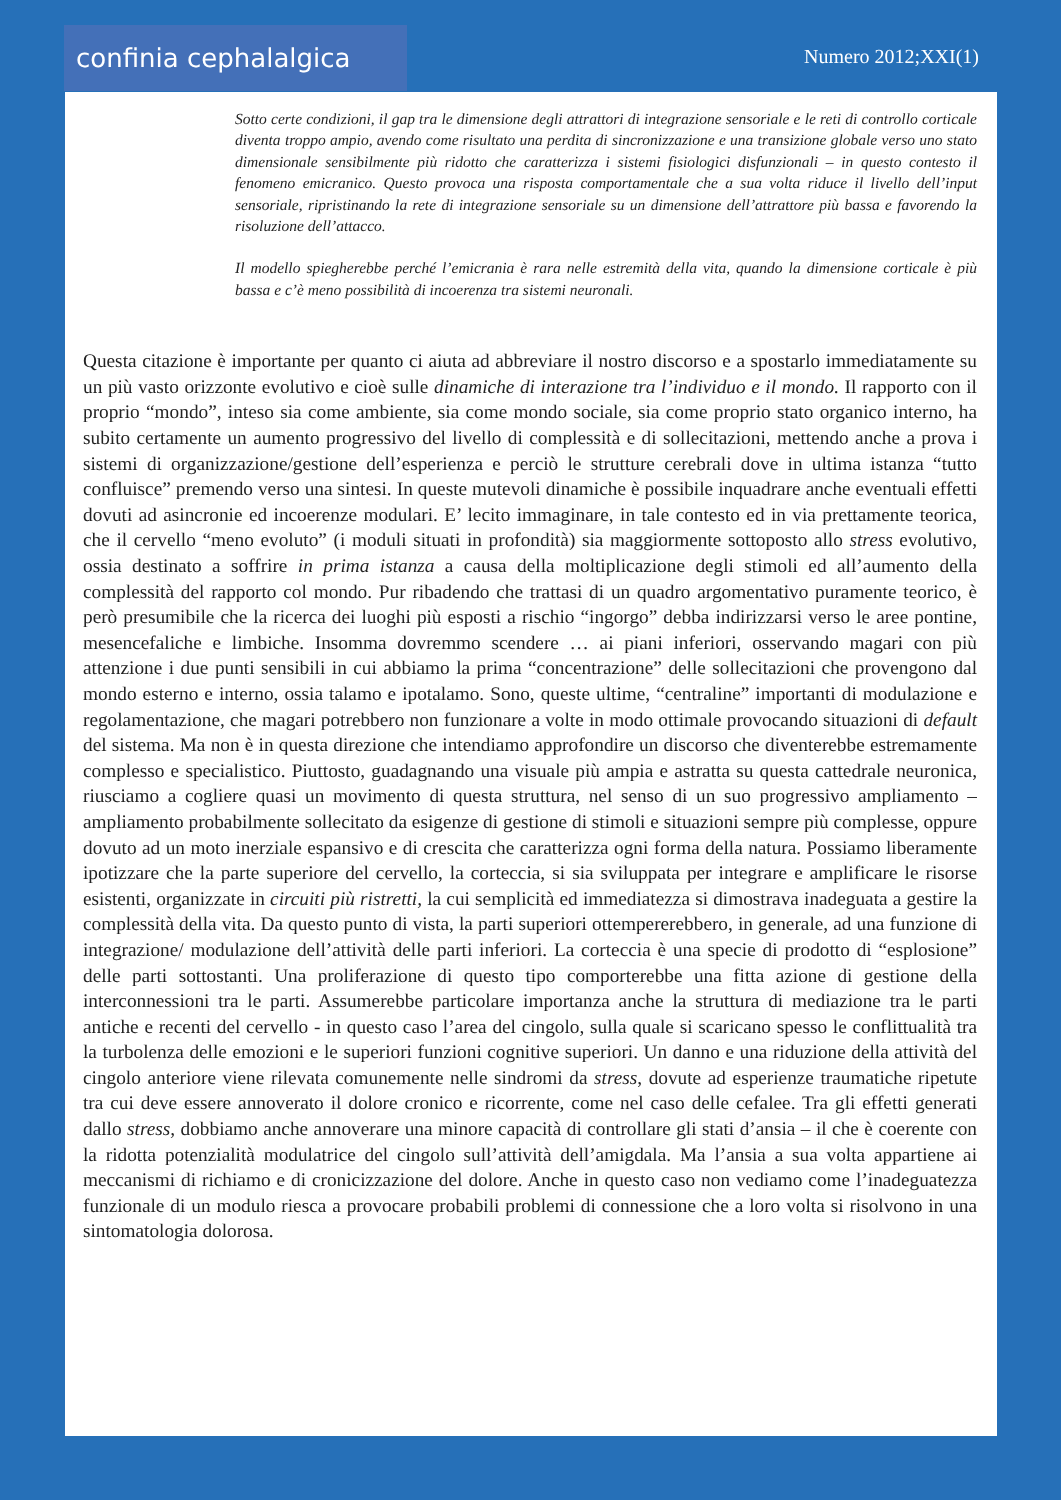confinia cephalalgica
Numero 2012;XXI(1)
Sotto certe condizioni, il gap tra le dimensione degli attrattori di integrazione sensoriale e le reti di controllo corticale diventa troppo ampio, avendo come risultato una perdita di sincronizzazione e una transizione globale verso uno stato dimensionale sensibilmente più ridotto che caratterizza i sistemi fisiologici disfunzionali – in questo contesto il fenomeno emicranico. Questo provoca una risposta comportamentale che a sua volta riduce il livello dell’input sensoriale, ripristinando la rete di integrazione sensoriale su un dimensione dell’attrattore più bassa e favorendo la risoluzione dell’attacco.
Il modello spiegherebbe perché l’emicrania è rara nelle estremità della vita, quando la dimensione corticale è più bassa e c’è meno possibilità di incoerenza tra sistemi neuronali.
Questa citazione è importante per quanto ci aiuta ad abbreviare il nostro discorso e a spostarlo immediatamente su un più vasto orizzonte evolutivo e cioè sulle dinamiche di interazione tra l’individuo e il mondo. Il rapporto con il proprio “mondo”, inteso sia come ambiente, sia come mondo sociale, sia come proprio stato organico interno, ha subito certamente un aumento progressivo del livello di complessità e di sollecitazioni, mettendo anche a prova i sistemi di organizzazione/gestione dell’esperienza e perciò le strutture cerebrali dove in ultima istanza “tutto confluisce” premendo verso una sintesi. In queste mutevoli dinamiche è possibile inquadrare anche eventuali effetti dovuti ad asincronie ed incoerenze modulari. E’ lecito immaginare, in tale contesto ed in via prettamente teorica, che il cervello “meno evoluto” (i moduli situati in profondità) sia maggiormente sottoposto allo stress evolutivo, ossia destinato a soffrire in prima istanza a causa della moltiplicazione degli stimoli ed all’aumento della complessità del rapporto col mondo. Pur ribadendo che trattasi di un quadro argomentativo puramente teorico, è però presumibile che la ricerca dei luoghi più esposti a rischio “ingorgo” debba indirizzarsi verso le aree pontine, mesencefaliche e limbiche. Insomma dovremmo scendere … ai piani inferiori, osservando magari con più attenzione i due punti sensibili in cui abbiamo la prima “concentrazione” delle sollecitazioni che provengono dal mondo esterno e interno, ossia talamo e ipotalamo. Sono, queste ultime, “centraline” importanti di modulazione e regolamentazione, che magari potrebbero non funzionare a volte in modo ottimale provocando situazioni di default del sistema. Ma non è in questa direzione che intendiamo approfondire un discorso che diventerebbe estremamente complesso e specialistico. Piuttosto, guadagnando una visuale più ampia e astratta su questa cattedrale neuronica, riusciamo a cogliere quasi un movimento di questa struttura, nel senso di un suo progressivo ampliamento – ampliamento probabilmente sollecitato da esigenze di gestione di stimoli e situazioni sempre più complesse, oppure dovuto ad un moto inerziale espansivo e di crescita che caratterizza ogni forma della natura. Possiamo liberamente ipotizzare che la parte superiore del cervello, la corteccia, si sia sviluppata per integrare e amplificare le risorse esistenti, organizzate in circuiti più ristretti, la cui semplicità ed immediatezza si dimostrava inadeguata a gestire la complessità della vita. Da questo punto di vista, la parti superiori ottempererebbero, in generale, ad una funzione di integrazione/ modulazione dell’attività delle parti inferiori. La corteccia è una specie di prodotto di “esplosione” delle parti sottostanti. Una proliferazione di questo tipo comporterebbe una fitta azione di gestione della interconnessioni tra le parti. Assumerebbe particolare importanza anche la struttura di mediazione tra le parti antiche e recenti del cervello - in questo caso l’area del cingolo, sulla quale si scaricano spesso le conflittualità tra la turbolenza delle emozioni e le superiori funzioni cognitive superiori. Un danno e una riduzione della attività del cingolo anteriore viene rilevata comunemente nelle sindromi da stress, dovute ad esperienze traumatiche ripetute tra cui deve essere annoverato il dolore cronico e ricorrente, come nel caso delle cefalee. Tra gli effetti generati dallo stress, dobbiamo anche annoverare una minore capacità di controllare gli stati d’ansia – il che è coerente con la ridotta potenzialità modulatrice del cingolo sull’attività dell’amigdala. Ma l’ansia a sua volta appartiene ai meccanismi di richiamo e di cronicizzazione del dolore. Anche in questo caso non vediamo come l’inadeguatezza funzionale di un modulo riesca a provocare probabili problemi di connessione che a loro volta si risolvono in una sintomatologia dolorosa.